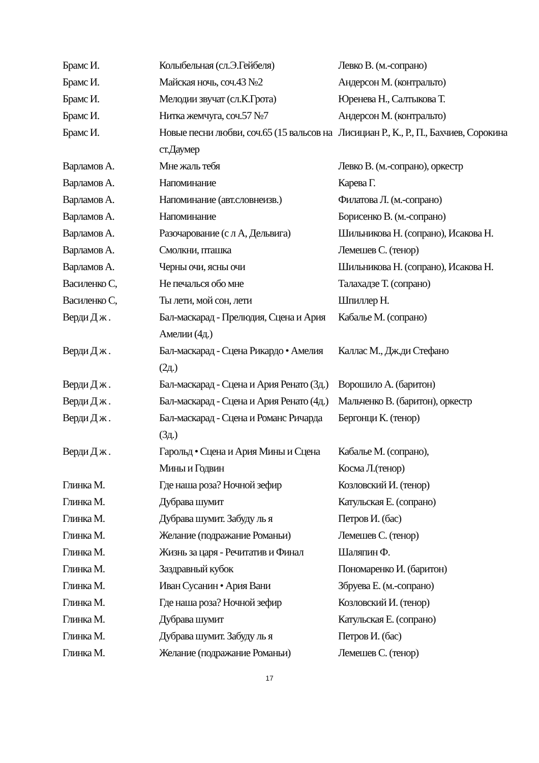| Брамс И. | Колыбельная (сл.Э.Гейбеля) | Левко В. (м.-сопрано) |
| Брамс И. | Майская ночь, соч.43 №2 | Андерсон М. (контральто) |
| Брамс И. | Мелодии звучат (сл.К.Грота) | Юренева Н., Салтыкова Т. |
| Брамс И. | Нитка жемчуга, соч.57 №7 | Андерсон М. (контральто) |
| Брамс И. | Новые песни любви, соч.65 (15 вальсов на ст.Даумер | Лисициан Р., К., Р., П., Бахчиев, Сорокина |
| Варламов А. | Мне жаль тебя | Левко В. (м.-сопрано), оркестр |
| Варламов А. | Напоминание | Карева Г. |
| Варламов А. | Напоминание (авт.словнеизв.) | Филатова Л. (м.-сопрано) |
| Варламов А. | Напоминание | Борисенко В. (м.-сопрано) |
| Варламов А. | Разочарование (с л А, Дельвига) | Шильникова Н. (сопрано), Исакова Н. |
| Варламов А. | Смолкни, пташка | Лемешев С. (тенор) |
| Варламов А. | Черны очи, ясны очи | Шильникова Н. (сопрано), Исакова Н. |
| Василенко С, | Не печалься обо мне | Талахадзе Т. (сопрано) |
| Василенко С, | Ты лети, мой сон, лети | Шпиллер Н. |
| Верди Д ж . | Бал-маскарад - Прелюдия, Сцена и Ария Амелии (4д.) | Кабалье М. (сопрано) |
| Верди Д ж . | Бал-маскарад - Сцена Рикардо • Амелия (2д.) | Каллас М., Дж.ди Стефано |
| Верди Д ж . | Бал-маскарад - Сцена и Ария Ренато (3д.) | Ворошило А. (баритон) |
| Верди Д ж . | Бал-маскарад - Сцена и Ария Ренато (4д.) | Мальченко В. (баритон), оркестр |
| Верди Д ж . | Бал-маскарад - Сцена и Романс Ричарда (3д.) | Бергонци К. (тенор) |
| Верди Д ж . | Гарольд • Сцена и Ария Мины и Сцена Мины и Годвин | Кабалье М. (сопрано), Косма Л.(тенор) |
| Глинка М. | Где наша роза? Ночной зефир | Козловский И. (тенор) |
| Глинка М. | Дубрава шумит | Катульская Е. (сопрано) |
| Глинка М. | Дубрава шумит. Забуду ль я | Петров И. (бас) |
| Глинка М. | Желание (подражание Романьи) | Лемешев С. (тенор) |
| Глинка М. | Жизнь за царя - Речитатив и Финал | Шаляпин Ф. |
| Глинка М. | Заздравный кубок | Пономаренко И. (баритон) |
| Глинка М. | Иван Сусанин • Ария Вани | Збруева Е. (м.-сопрано) |
| Глинка М. | Где наша роза? Ночной зефир | Козловский И. (тенор) |
| Глинка М. | Дубрава шумит | Катульская Е. (сопрано) |
| Глинка М. | Дубрава шумит. Забуду ль я | Петров И. (бас) |
| Глинка М. | Желание (подражание Романьи) | Лемешев С. (тенор) |
17